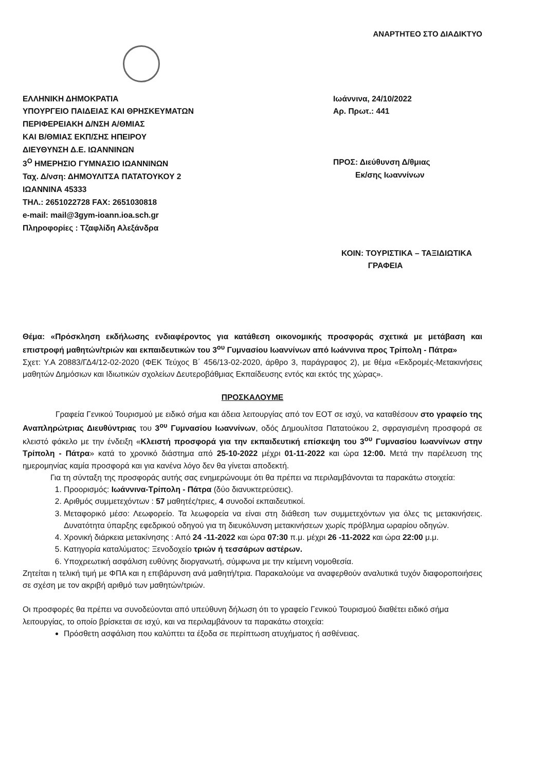ΑΝΑΡΤΗΤΕΟ ΣΤΟ ΔΙΑΔΙΚΤΥΟ
ΕΛΛΗΝΙΚΗ ΔΗΜΟΚΡΑΤΙΑ
ΥΠΟΥΡΓΕΙΟ ΠΑΙΔΕΙΑΣ ΚΑΙ ΘΡΗΣΚΕΥΜΑΤΩΝ
ΠΕΡΙΦΕΡΕΙΑΚΗ Δ/ΝΣΗ Α/ΘΜΙΑΣ
ΚΑΙ Β/ΘΜΙΑΣ ΕΚΠ/ΣΗΣ ΗΠΕΙΡΟΥ
ΔΙΕΥΘΥΝΣΗ Δ.Ε. ΙΩΑΝΝΙΝΩΝ
3<sup>Ο</sup> ΗΜΕΡΗΣΙΟ ΓΥΜΝΑΣΙΟ ΙΩΑΝΝΙΝΩΝ
Ταχ. Δ/νση: ΔΗΜΟΥΛΙΤΣΑ ΠΑΤΑΤΟΥΚΟΥ 2
ΙΩΑΝΝΙΝΑ 45333
ΤΗΛ.: 2651022728 FAX: 2651030818
e-mail: mail@3gym-ioann.ioa.sch.gr
Πληροφορίες : Τζαφλίδη Αλεξάνδρα
Ιωάννινα, 24/10/2022
Αρ. Πρωτ.: 441
ΠΡΟΣ: Διεύθυνση Δ/θμιας
Εκ/σης Ιωαννίνων
ΚΟΙΝ: ΤΟΥΡΙΣΤΙΚΑ – ΤΑΞΙΔΙΩΤΙΚΑ
ΓΡΑΦΕΙΑ
Θέμα: «Πρόσκληση εκδήλωσης ενδιαφέροντος για κατάθεση οικονομικής προσφοράς σχετικά με μετάβαση και επιστροφή μαθητών/τριών και εκπαιδευτικών του 3<sup>ου</sup> Γυμνασίου Ιωαννίνων από Ιωάννινα προς Τρίπολη - Πάτρα»
Σχετ: Υ.Α 20883/ΓΔ4/12-02-2020 (ΦΕΚ Τεύχος Β΄ 456/13-02-2020, άρθρο 3, παράγραφος 2), με θέμα «Εκδρομές-Μετακινήσεις μαθητών Δημόσιων και Ιδιωτικών σχολείων Δευτεροβάθμιας Εκπαίδευσης εντός και εκτός της χώρας».
ΠΡΟΣΚΑΛΟΥΜΕ
Γραφεία Γενικού Τουρισμού με ειδικό σήμα και άδεια λειτουργίας από τον ΕΟΤ σε ισχύ, να καταθέσουν στο γραφείο της Αναπληρώτριας Διευθύντριας του 3<sup>ου</sup> Γυμνασίου Ιωαννίνων, οδός Δημουλίτσα Πατατούκου 2, σφραγισμένη προσφορά σε κλειστό φάκελο με την ένδειξη «Κλειστή προσφορά για την εκπαιδευτική επίσκεψη του 3<sup>ου</sup> Γυμνασίου Ιωαννίνων στην Τρίπολη - Πάτρα» κατά το χρονικό διάστημα από 25-10-2022 μέχρι 01-11-2022 και ώρα 12:00. Μετά την παρέλευση της ημερομηνίας καμία προσφορά και για κανένα λόγο δεν θα γίνεται αποδεκτή.
Για τη σύνταξη της προσφοράς αυτής σας ενημερώνουμε ότι θα πρέπει να περιλαμβάνονται τα παρακάτω στοιχεία:
1. Προορισμός: Ιωάννινα-Τρίπολη - Πάτρα (δύο διανυκτερεύσεις).
2. Αριθμός συμμετεχόντων : 57 μαθητές/τριες, 4 συνοδοί εκπαιδευτικοί.
3. Μεταφορικό μέσο: Λεωφορείο. Τα λεωφορεία να είναι στη διάθεση των συμμετεχόντων για όλες τις μετακινήσεις. Δυνατότητα ύπαρξης εφεδρικού οδηγού για τη διευκόλυνση μετακινήσεων χωρίς πρόβλημα ωραρίου οδηγών.
4. Χρονική διάρκεια μετακίνησης : Από 24 -11-2022 και ώρα 07:30 π.μ. μέχρι 26 -11-2022 και ώρα 22:00 μ.μ.
5. Κατηγορία καταλύματος: Ξενοδοχείο τριών ή τεσσάρων αστέρων.
6. Υποχρεωτική ασφάλιση ευθύνης διοργανωτή, σύμφωνα με την κείμενη νομοθεσία.
Ζητείται η τελική τιμή με ΦΠΑ και η επιβάρυνση ανά μαθητή/τρια. Παρακαλούμε να αναφερθούν αναλυτικά τυχόν διαφοροποιήσεις σε σχέση με τον ακριβή αριθμό των μαθητών/τριών.
Οι προσφορές θα πρέπει να συνοδεύονται από υπεύθυνη δήλωση ότι το γραφείο Γενικού Τουρισμού διαθέτει ειδικό σήμα λειτουργίας, το οποίο βρίσκεται σε ισχύ, και να περιλαμβάνουν τα παρακάτω στοιχεία:
Πρόσθετη ασφάλιση που καλύπτει τα έξοδα σε περίπτωση ατυχήματος ή ασθένειας.